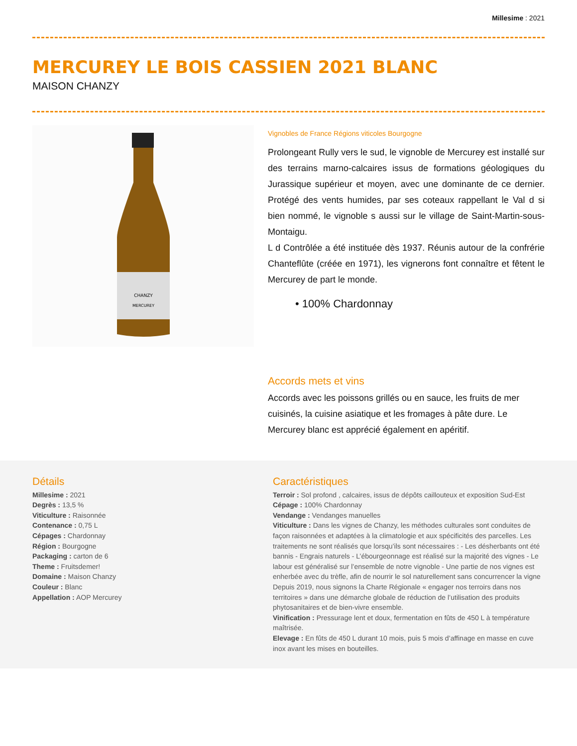Millesime : 2021
MERCUREY LE BOIS CASSIEN 2021 BLANC
MAISON CHANZY
CHANZY
MERCUREY
Vignobles de France Régions viticoles Bourgogne
Prolongeant Rully vers le sud, le vignoble de Mercurey est installé sur des terrains marno-calcaires issus de formations géologiques du Jurassique supérieur et moyen, avec une dominante de ce dernier. Protégé des vents humides, par ses coteaux rappellant le Val d si bien nommé, le vignoble s aussi sur le village de Saint-Martin-sous-Montaigu.
L d Contrôlée a été instituée dès 1937. Réunis autour de la confrérie Chanteflûte (créée en 1971), les vignerons font connaître et fêtent le Mercurey de part le monde.
• 100% Chardonnay
Accords mets et vins
Accords avec les poissons grillés ou en sauce, les fruits de mer cuisinés, la cuisine asiatique et les fromages à pâte dure. Le Mercurey blanc est apprécié également en apéritif.
Détails
Millesime : 2021
Degrès : 13,5 %
Viticulture : Raisonnée
Contenance : 0,75 L
Cépages : Chardonnay
Région : Bourgogne
Packaging : carton de 6
Theme : Fruitsdemer!
Domaine : Maison Chanzy
Couleur : Blanc
Appellation : AOP Mercurey
Caractéristiques
Terroir : Sol profond , calcaires, issus de dépôts caillouteux et exposition Sud-Est
Cépage : 100% Chardonnay
Vendange : Vendanges manuelles
Viticulture : Dans les vignes de Chanzy, les méthodes culturales sont conduites de façon raisonnées et adaptées à la climatologie et aux spécificités des parcelles. Les traitements ne sont réalisés que lorsqu’ils sont nécessaires : - Les désherbants ont été bannis - Engrais naturels - L’ébourgeonnage est réalisé sur la majorité des vignes - Le labour est généralisé sur l’ensemble de notre vignoble - Une partie de nos vignes est enherbée avec du trèfle, afin de nourrir le sol naturellement sans concurrencer la vigne Depuis 2019, nous signons la Charte Régionale « engager nos terroirs dans nos territoires » dans une démarche globale de réduction de l’utilisation des produits phytosanitaires et de bien-vivre ensemble.
Vinification : Pressurage lent et doux, fermentation en fûts de 450 L à température maîtrisée.
Elevage : En fûts de 450 L durant 10 mois, puis 5 mois d’affinage en masse en cuve inox avant les mises en bouteilles.